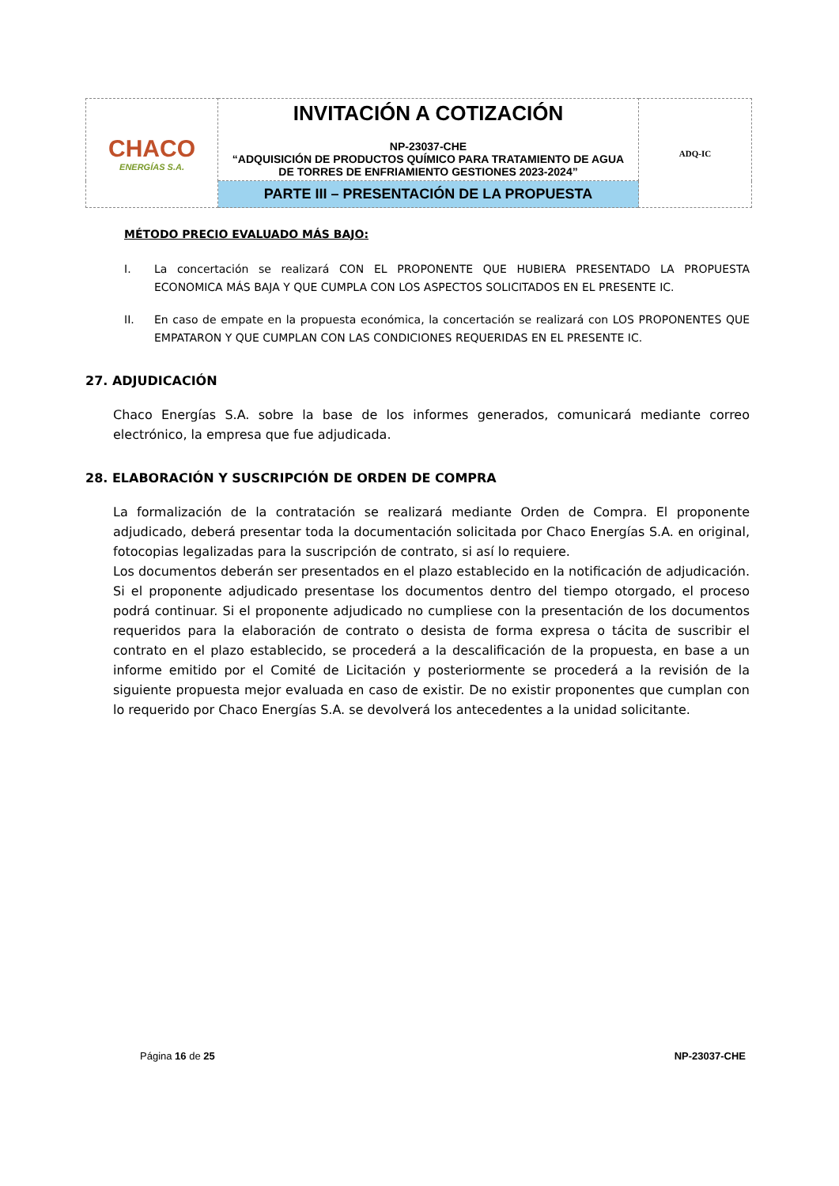| CHACO ENERGÍAS S.A. | INVITACIÓN A COTIZACIÓN NP-23037-CHE “ADQUISICIÓN DE PRODUCTOS QUÍMICO PARA TRATAMIENTO DE AGUA DE TORRES DE ENFRIAMIENTO GESTIONES 2023-2024” | ADQ-IC |
| | PARTE III – PRESENTACIÓN DE LA PROPUESTA | |
MÉTODO PRECIO EVALUADO MÁS BAJO:
I. La concertación se realizará CON EL PROPONENTE QUE HUBIERA PRESENTADO LA PROPUESTA ECONOMICA MÁS BAJA Y QUE CUMPLA CON LOS ASPECTOS SOLICITADOS EN EL PRESENTE IC.
II. En caso de empate en la propuesta económica, la concertación se realizará con LOS PROPONENTES QUE EMPATARON Y QUE CUMPLAN CON LAS CONDICIONES REQUERIDAS EN EL PRESENTE IC.
27. ADJUDICACIÓN
Chaco Energías S.A. sobre la base de los informes generados, comunicará mediante correo electrónico, la empresa que fue adjudicada.
28. ELABORACIÓN Y SUSCRIPCIÓN DE ORDEN DE COMPRA
La formalización de la contratación se realizará mediante Orden de Compra. El proponente adjudicado, deberá presentar toda la documentación solicitada por Chaco Energías S.A. en original, fotocopias legalizadas para la suscripción de contrato, si así lo requiere.
Los documentos deberán ser presentados en el plazo establecido en la notificación de adjudicación. Si el proponente adjudicado presentase los documentos dentro del tiempo otorgado, el proceso podrá continuar. Si el proponente adjudicado no cumpliese con la presentación de los documentos requeridos para la elaboración de contrato o desista de forma expresa o tácita de suscribir el contrato en el plazo establecido, se procederá a la descalificación de la propuesta, en base a un informe emitido por el Comité de Licitación y posteriormente se procederá a la revisión de la siguiente propuesta mejor evaluada en caso de existir. De no existir proponentes que cumplan con lo requerido por Chaco Energías S.A. se devolverá los antecedentes a la unidad solicitante.
Página 16 de 25 NP-23037-CHE